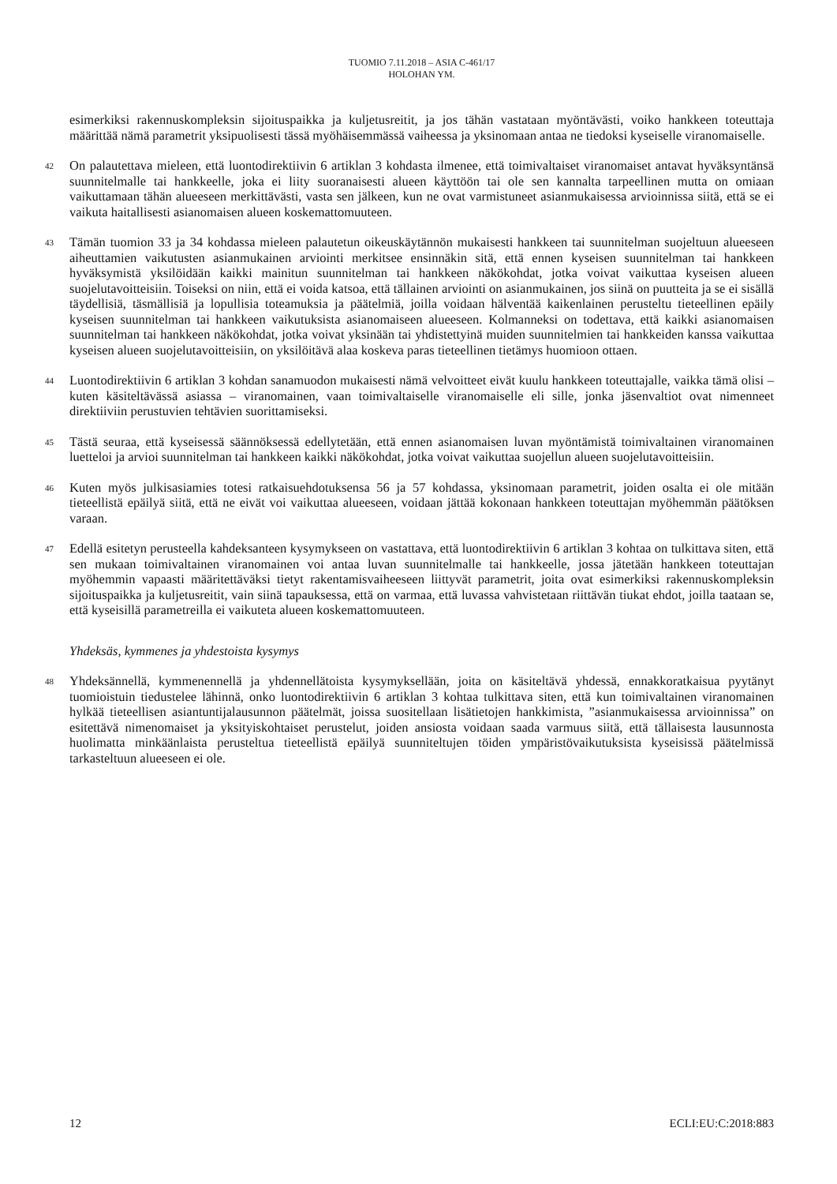TUOMIO 7.11.2018 – ASIA C-461/17
HOLOHAN YM.
esimerkiksi rakennuskompleksin sijoituspaikka ja kuljetusreitit, ja jos tähän vastataan myöntävästi, voiko hankkeen toteuttaja määrittää nämä parametrit yksipuolisesti tässä myöhäisemmässä vaiheessa ja yksinomaan antaa ne tiedoksi kyseiselle viranomaiselle.
42
On palautettava mieleen, että luontodirektiivin 6 artiklan 3 kohdasta ilmenee, että toimivaltaiset viranomaiset antavat hyväksyntänsä suunnitelmalle tai hankkeelle, joka ei liity suoranaisesti alueen käyttöön tai ole sen kannalta tarpeellinen mutta on omiaan vaikuttamaan tähän alueeseen merkittävästi, vasta sen jälkeen, kun ne ovat varmistuneet asianmukaisessa arvioinnissa siitä, että se ei vaikuta haitallisesti asianomaisen alueen koskemattomuuteen.
43
Tämän tuomion 33 ja 34 kohdassa mieleen palautetun oikeuskäytännön mukaisesti hankkeen tai suunnitelman suojeltuun alueeseen aiheuttamien vaikutusten asianmukainen arviointi merkitsee ensinnäkin sitä, että ennen kyseisen suunnitelman tai hankkeen hyväksymistä yksilöidään kaikki mainitun suunnitelman tai hankkeen näkökohdat, jotka voivat vaikuttaa kyseisen alueen suojelutavoitteisiin. Toiseksi on niin, että ei voida katsoa, että tällainen arviointi on asianmukainen, jos siinä on puutteita ja se ei sisällä täydellisiä, täsmällisiä ja lopullisia toteamuksia ja päätelmiä, joilla voidaan hälventää kaikenlainen perusteltu tieteellinen epäily kyseisen suunnitelman tai hankkeen vaikutuksista asianomaiseen alueeseen. Kolmanneksi on todettava, että kaikki asianomaisen suunnitelman tai hankkeen näkökohdat, jotka voivat yksinään tai yhdistettyinä muiden suunnitelmien tai hankkeiden kanssa vaikuttaa kyseisen alueen suojelutavoitteisiin, on yksilöitävä alaa koskeva paras tieteellinen tietämys huomioon ottaen.
44
Luontodirektiivin 6 artiklan 3 kohdan sanamuodon mukaisesti nämä velvoitteet eivät kuulu hankkeen toteuttajalle, vaikka tämä olisi – kuten käsiteltävässä asiassa – viranomainen, vaan toimivaltaiselle viranomaiselle eli sille, jonka jäsenvaltiot ovat nimenneet direktiiviin perustuvien tehtävien suorittamiseksi.
45
Tästä seuraa, että kyseisessä säännöksessä edellytetään, että ennen asianomaisen luvan myöntämistä toimivaltainen viranomainen luetteloi ja arvioi suunnitelman tai hankkeen kaikki näkökohdat, jotka voivat vaikuttaa suojellun alueen suojelutavoitteisiin.
46
Kuten myös julkisasiamies totesi ratkaisuehdotuksensa 56 ja 57 kohdassa, yksinomaan parametrit, joiden osalta ei ole mitään tieteellistä epäilyä siitä, että ne eivät voi vaikuttaa alueeseen, voidaan jättää kokonaan hankkeen toteuttajan myöhemmän päätöksen varaan.
47
Edellä esitetyn perusteella kahdeksanteen kysymykseen on vastattava, että luontodirektiivin 6 artiklan 3 kohtaa on tulkittava siten, että sen mukaan toimivaltainen viranomainen voi antaa luvan suunnitelmalle tai hankkeelle, jossa jätetään hankkeen toteuttajan myöhemmin vapaasti määritettäväksi tietyt rakentamisvaiheeseen liittyvät parametrit, joita ovat esimerkiksi rakennuskompleksin sijoituspaikka ja kuljetusreitit, vain siinä tapauksessa, että on varmaa, että luvassa vahvistetaan riittävän tiukat ehdot, joilla taataan se, että kyseisillä parametreilla ei vaikuteta alueen koskemattomuuteen.
Yhdeksäs, kymmenes ja yhdestoista kysymys
48
Yhdeksännellä, kymmenennellä ja yhdennellätoista kysymyksellään, joita on käsiteltävä yhdessä, ennakkoratkaisua pyytänyt tuomioistuin tiedustelee lähinnä, onko luontodirektiivin 6 artiklan 3 kohtaa tulkittava siten, että kun toimivaltainen viranomainen hylkää tieteellisen asiantuntijalausunnon päätelmät, joissa suositellaan lisätietojen hankkimista, ”asianmukaisessa arvioinnissa” on esitettävä nimenomaiset ja yksityiskohtaiset perustelut, joiden ansiosta voidaan saada varmuus siitä, että tällaisesta lausunnosta huolimatta minkäänlaista perusteltua tieteellistä epäilyä suunniteltujen töiden ympäristövaikutuksista kyseisissä päätelmissä tarkasteltuun alueeseen ei ole.
12 ECLI:EU:C:2018:883